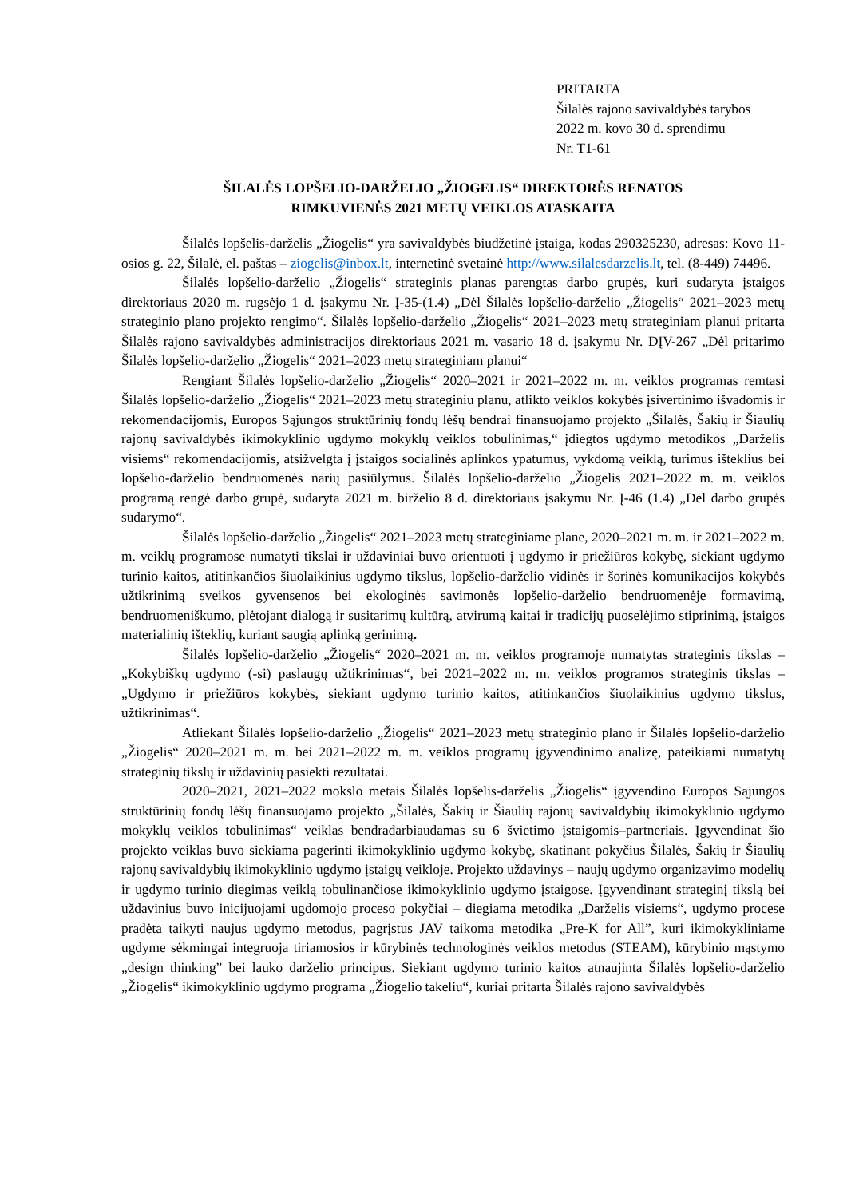PRITARTA
Šilalės rajono savivaldybės tarybos
2022 m. kovo 30 d. sprendimu
Nr. T1-61
ŠILALĖS LOPŠELIO-DARŽELIO „ŽIOGELIS“ DIREKTORĖS RENATOS
RIMKUVIENĖS 2021 METŲ VEIKLOS ATASKAITA
Šilalės lopšelis-darželis „Žiogelis“ yra savivaldybės biudžetinė įstaiga, kodas 290325230, adresas: Kovo 11-osios g. 22, Šilalė, el. paštas – ziogelis@inbox.lt, internetinė svetainė http://www.silalesdarzelis.lt, tel. (8-449) 74496.
Šilalės lopšelio-darželio „Žiogelis“ strateginis planas parengtas darbo grupės, kuri sudaryta įstaigos direktoriaus 2020 m. rugsėjo 1 d. įsakymu Nr. Į-35-(1.4) „Dėl Šilalės lopšelio-darželio „Žiogelis“ 2021–2023 metų strateginio plano projekto rengimo“. Šilalės lopšelio-darželio „Žiogelis“ 2021–2023 metų strateginiam planui pritarta Šilalės rajono savivaldybės administracijos direktoriaus 2021 m. vasario 18 d. įsakymu Nr. DĮV-267 „Dėl pritarimo Šilalės lopšelio-darželio „Žiogelis“ 2021–2023 metų strateginiam planui“
Rengiant Šilalės lopšelio-darželio „Žiogelis“ 2020–2021 ir 2021–2022 m. m. veiklos programas remtasi Šilalės lopšelio-darželio „Žiogelis“ 2021–2023 metų strateginiu planu, atlikto veiklos kokybės įsivertinimo išvadomis ir rekomendacijomis, Europos Sąjungos struktūrinių fondų lėšų bendrai finansuojamo projekto „Šilalės, Šakių ir Šiaulių rajonų savivaldybės ikimokyklinio ugdymo mokyklų veiklos tobulinimas,“ įdiegtos ugdymo metodikos „Darželis visiems“ rekomendacijomis, atsižvelgta į įstaigos socialinės aplinkos ypatumus, vykdomą veiklą, turimus išteklius bei lopšelio-darželio bendruomenės narių pasiūlymus. Šilalės lopšelio-darželio „Žiogelis 2021–2022 m. m. veiklos programą rengė darbo grupė, sudaryta 2021 m. birželio 8 d. direktoriaus įsakymu Nr. Į-46 (1.4) „Dėl darbo grupės sudarymo“.
Šilalės lopšelio-darželio „Žiogelis“ 2021–2023 metų strateginiame plane, 2020–2021 m. m. ir 2021–2022 m. m. veiklų programose numatyti tikslai ir uždaviniai buvo orientuoti į ugdymo ir priežiūros kokybę, siekiant ugdymo turinio kaitos, atitinkančios šiuolaikinius ugdymo tikslus, lopšelio-darželio vidinės ir šorinės komunikacijos kokybės užtikrinimą sveikos gyvensenos bei ekologinės savimonės lopšelio-darželio bendruomenėje formavimą, bendruomeniškumo, plėtojant dialogą ir susitarimų kultūrą, atvirumą kaitai ir tradicijų puoselėjimo stiprinimą, įstaigos materialinių išteklių, kuriant saugią aplinką gerinimą.
Šilalės lopšelio-darželio „Žiogelis“ 2020–2021 m. m. veiklos programoje numatytas strateginis tikslas – „Kokybiškų ugdymo (-si) paslaugų užtikrinimas“, bei 2021–2022 m. m. veiklos programos strateginis tikslas – „Ugdymo ir priežiūros kokybės, siekiant ugdymo turinio kaitos, atitinkančios šiuolaikinius ugdymo tikslus, užtikrinimas“.
Atliekant Šilalės lopšelio-darželio „Žiogelis“ 2021–2023 metų strateginio plano ir Šilalės lopšelio-darželio „Žiogelis“ 2020–2021 m. m. bei 2021–2022 m. m. veiklos programų įgyvendinimo analizę, pateikiami numatytų strateginių tikslų ir uždavinių pasiekti rezultatai.
2020–2021, 2021–2022 mokslo metais Šilalės lopšelis-darželis „Žiogelis“ įgyvendino Europos Sąjungos struktūrinių fondų lėšų finansuojamo projekto „Šilalės, Šakių ir Šiaulių rajonų savivaldybių ikimokyklinio ugdymo mokyklų veiklos tobulinimas“ veiklas bendradarbiaudamas su 6 švietimo įstaigomis–partneriais. Įgyvendinat šio projekto veiklas buvo siekiama pagerinti ikimokyklinio ugdymo kokybę, skatinant pokyčius Šilalės, Šakių ir Šiaulių rajonų savivaldybių ikimokyklinio ugdymo įstaigų veikloje. Projekto uždavinys – naujų ugdymo organizavimo modelių ir ugdymo turinio diegimas veiklą tobulinančiose ikimokyklinio ugdymo įstaigose. Įgyvendinant strateginį tikslą bei uždavinius buvo inicijuojami ugdomojo proceso pokyčiai – diegiama metodika „Darželis visiems“, ugdymo procese pradėta taikyti naujus ugdymo metodus, pagrįstus JAV taikoma metodika „Pre-K for All”, kuri ikimokykliniame ugdyme sėkmingai integruoja tiriamosios ir kūrybinės technologinės veiklos metodus (STEAM), kūrybinio mąstymo „design thinking” bei lauko darželio principus. Siekiant ugdymo turinio kaitos atnaujinta Šilalės lopšelio-darželio „Žiogelis“ ikimokyklinio ugdymo programa „Žiogelio takeliu“, kuriai pritarta Šilalės rajono savivaldybės